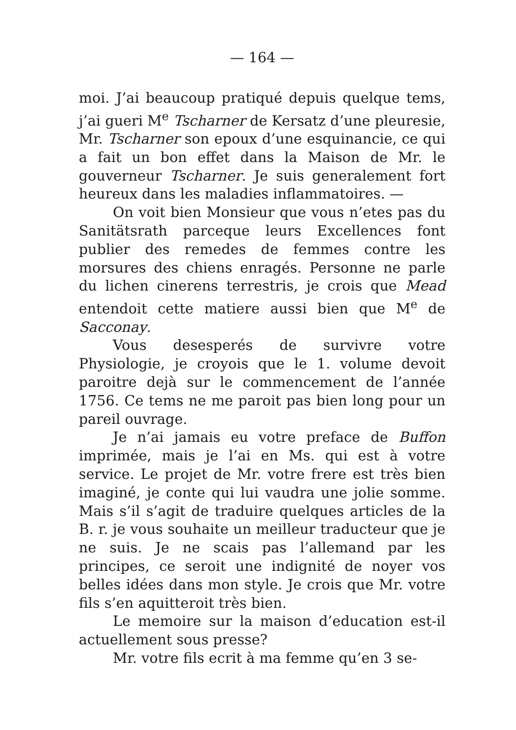— 164 —
moi. J’ai beaucoup pratiqué depuis quelque tems, j’ai gueri M<sup>e</sup> Tscharner de Kersatz d’une pleuresie, Mr. Tscharner son epoux d’une esquinancie, ce qui a fait un bon effet dans la Maison de Mr. le gouverneur Tscharner. Je suis generalement fort heureux dans les maladies inflammatoires. —
On voit bien Monsieur que vous n’etes pas du Sanitätsrath parceque leurs Excellences font publier des remedes de femmes contre les morsures des chiens enragés. Personne ne parle du lichen cinerens terrestris, je crois que Mead entendoit cette matiere aussi bien que M<sup>e</sup> de Sacconay.
Vous desesperés de survivre votre Physiologie, je croyois que le 1. volume devoit paroitre dejà sur le commencement de l’année 1756. Ce tems ne me paroit pas bien long pour un pareil ouvrage.
Je n’ai jamais eu votre preface de Buffon imprimée, mais je l’ai en Ms. qui est à votre service. Le projet de Mr. votre frere est très bien imaginé, je conte qui lui vaudra une jolie somme. Mais s’il s’agit de traduire quelques articles de la B. r. je vous souhaite un meilleur traducteur que je ne suis. Je ne scais pas l’allemand par les principes, ce seroit une indignité de noyer vos belles idées dans mon style. Je crois que Mr. votre fils s’en aquitteroit très bien.
Le memoire sur la maison d’education est-il actuellement sous presse?
Mr. votre fils ecrit à ma femme qu’en 3 se-